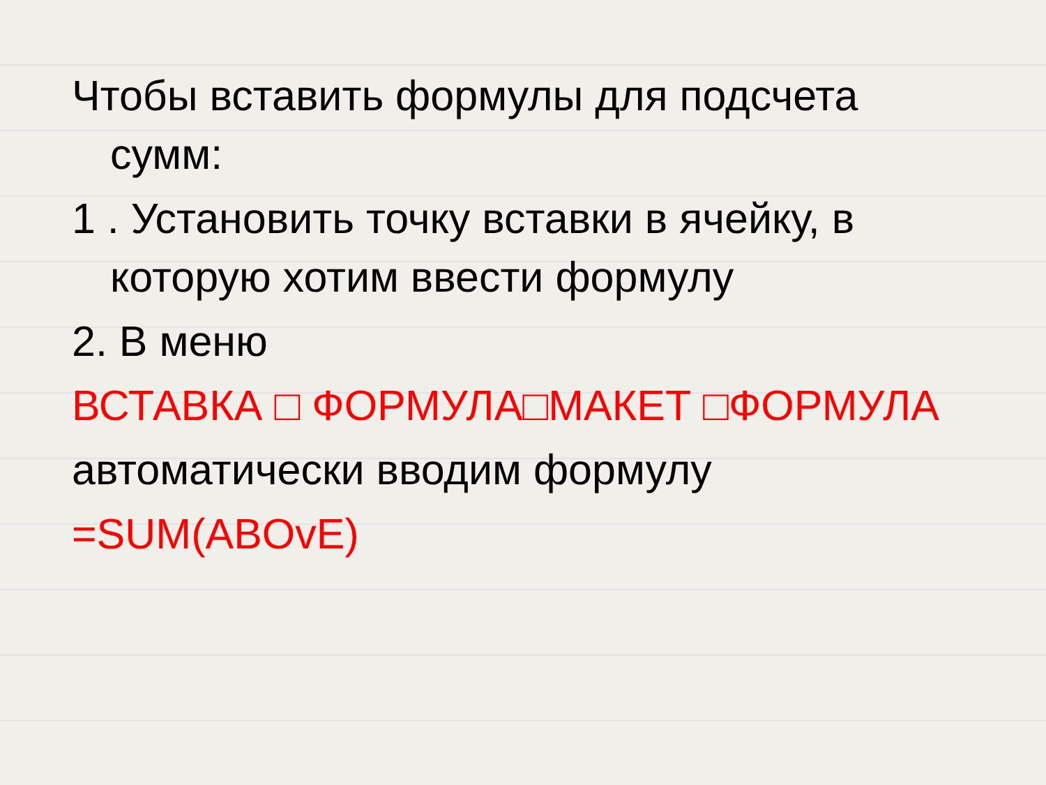Чтобы вставить формулы для подсчета сумм:
1 . Установить точку вставки в ячейку, в которую хотим ввести формулу
2. В меню
ВСТАВКА □ ФОРМУЛА□МАКЕТ □ФОРМУЛА
автоматически вводим формулу
=SUM(ABOvE)